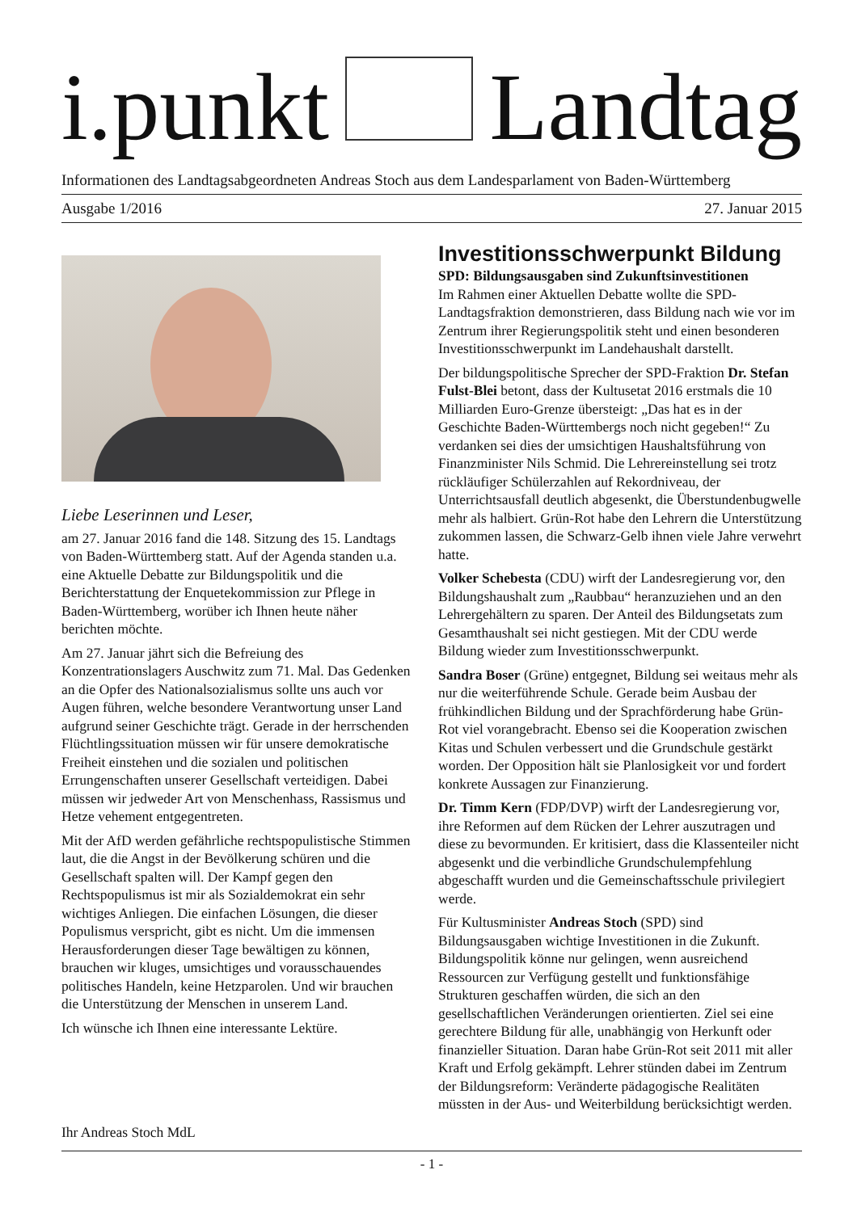i.punkt Landtag
Informationen des Landtagsabgeordneten Andreas Stoch aus dem Landesparlament von Baden-Württemberg
Ausgabe 1/2016 27. Januar 2015
Liebe Leserinnen und Leser,
am 27. Januar 2016 fand die 148. Sitzung des 15. Landtags von Baden-Württemberg statt. Auf der Agenda standen u.a. eine Aktuelle Debatte zur Bildungspolitik und die Berichterstattung der Enquetekommission zur Pflege in Baden-Württemberg, worüber ich Ihnen heute näher berichten möchte.
Am 27. Januar jährt sich die Befreiung des Konzentrationslagers Auschwitz zum 71. Mal. Das Gedenken an die Opfer des Nationalsozialismus sollte uns auch vor Augen führen, welche besondere Verantwortung unser Land aufgrund seiner Geschichte trägt. Gerade in der herrschenden Flüchtlingssituation müssen wir für unsere demokratische Freiheit einstehen und die sozialen und politischen Errungenschaften unserer Gesellschaft verteidigen. Dabei müssen wir jedweder Art von Menschenhass, Rassismus und Hetze vehement entgegentreten.
Mit der AfD werden gefährliche rechtspopulistische Stimmen laut, die die Angst in der Bevölkerung schüren und die Gesellschaft spalten will. Der Kampf gegen den Rechtspopulismus ist mir als Sozialdemokrat ein sehr wichtiges Anliegen. Die einfachen Lösungen, die dieser Populismus verspricht, gibt es nicht. Um die immensen Herausforderungen dieser Tage bewältigen zu können, brauchen wir kluges, umsichtiges und vorausschauendes politisches Handeln, keine Hetzparolen. Und wir brauchen die Unterstützung der Menschen in unserem Land.
Ich wünsche ich Ihnen eine interessante Lektüre.
Ihr Andreas Stoch MdL
Investitionsschwerpunkt Bildung
SPD: Bildungsausgaben sind Zukunftsinvestitionen
Im Rahmen einer Aktuellen Debatte wollte die SPD-Landtagsfraktion demonstrieren, dass Bildung nach wie vor im Zentrum ihrer Regierungspolitik steht und einen besonderen Investitionsschwerpunkt im Landehaushalt darstellt.
Der bildungspolitische Sprecher der SPD-Fraktion Dr. Stefan Fulst-Blei betont, dass der Kultusetat 2016 erstmals die 10 Milliarden Euro-Grenze übersteigt: „Das hat es in der Geschichte Baden-Württembergs noch nicht gegeben!“ Zu verdanken sei dies der umsichtigen Haushaltsführung von Finanzminister Nils Schmid. Die Lehrereinstellung sei trotz rückläufiger Schülerzahlen auf Rekordniveau, der Unterrichtsausfall deutlich abgesenkt, die Überstundenbugwelle mehr als halbiert. Grün-Rot habe den Lehrern die Unterstützung zukommen lassen, die Schwarz-Gelb ihnen viele Jahre verwehrt hatte.
Volker Schebesta (CDU) wirft der Landesregierung vor, den Bildungshaushalt zum „Raubbau“ heranzuziehen und an den Lehrergehältern zu sparen. Der Anteil des Bildungsetats zum Gesamthaushalt sei nicht gestiegen. Mit der CDU werde Bildung wieder zum Investitionsschwerpunkt.
Sandra Boser (Grüne) entgegnet, Bildung sei weitaus mehr als nur die weiterführende Schule. Gerade beim Ausbau der frühkindlichen Bildung und der Sprachförderung habe Grün-Rot viel vorangebracht. Ebenso sei die Kooperation zwischen Kitas und Schulen verbessert und die Grundschule gestärkt worden. Der Opposition hält sie Planlosigkeit vor und fordert konkrete Aussagen zur Finanzierung.
Dr. Timm Kern (FDP/DVP) wirft der Landesregierung vor, ihre Reformen auf dem Rücken der Lehrer auszutragen und diese zu bevormunden. Er kritisiert, dass die Klassenteiler nicht abgesenkt und die verbindliche Grundschulempfehlung abgeschafft wurden und die Gemeinschaftsschule privilegiert werde.
Für Kultusminister Andreas Stoch (SPD) sind Bildungsausgaben wichtige Investitionen in die Zukunft. Bildungspolitik könne nur gelingen, wenn ausreichend Ressourcen zur Verfügung gestellt und funktionsfähige Strukturen geschaffen würden, die sich an den gesellschaftlichen Veränderungen orientierten. Ziel sei eine gerechtere Bildung für alle, unabhängig von Herkunft oder finanzieller Situation. Daran habe Grün-Rot seit 2011 mit aller Kraft und Erfolg gekämpft. Lehrer stünden dabei im Zentrum der Bildungsreform: Veränderte pädagogische Realitäten müssten in der Aus- und Weiterbildung berücksichtigt werden.
- 1 -